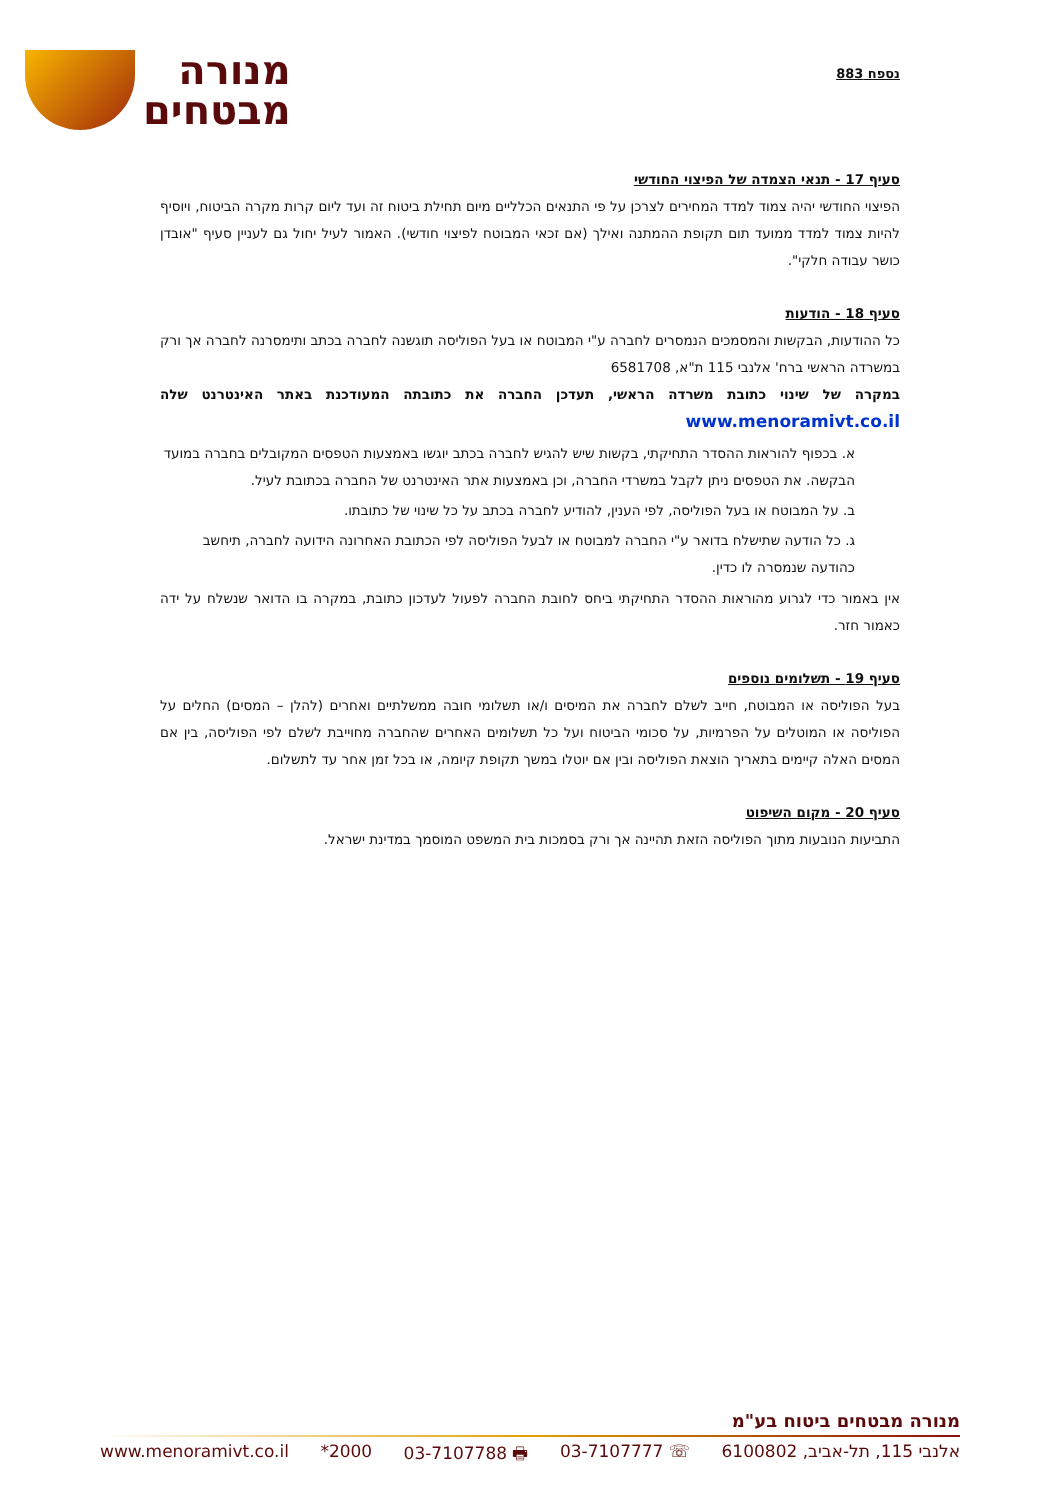נספח 883
מנורה
מבטחים
סעיף 17 - תנאי הצמדה של הפיצוי החודשי
הפיצוי החודשי יהיה צמוד למדד המחירים לצרכן על פי התנאים הכלליים מיום תחילת ביטוח זה ועד ליום קרות מקרה הביטוח, ויוסיף להיות צמוד למדד ממועד תום תקופת ההמתנה ואילך (אם זכאי המבוטח לפיצוי חודשי). האמור לעיל יחול גם לעניין סעיף "אובדן כושר עבודה חלקי".
סעיף 18 - הודעות
כל ההודעות, הבקשות והמסמכים הנמסרים לחברה ע"י המבוטח או בעל הפוליסה תוגשנה לחברה בכתב ותימסרנה לחברה אך ורק במשרדה הראשי ברח' אלנבי 115 ת"א, 6581708
במקרה של שינוי כתובת משרדה הראשי, תעדכן החברה את כתובתה המעודכנת באתר האינטרנט שלה www.menoramivt.co.il
א. בכפוף להוראות ההסדר התחיקתי, בקשות שיש להגיש לחברה בכתב יוגשו באמצעות הטפסים המקובלים בחברה במועד הבקשה. את הטפסים ניתן לקבל במשרדי החברה, וכן באמצעות אתר האינטרנט של החברה בכתובת לעיל.
ב. על המבוטח או בעל הפוליסה, לפי הענין, להודיע לחברה בכתב על כל שינוי של כתובתו.
ג. כל הודעה שתישלח בדואר ע"י החברה למבוטח או לבעל הפוליסה לפי הכתובת האחרונה הידועה לחברה, תיחשב כהודעה שנמסרה לו כדין.
אין באמור כדי לגרוע מהוראות ההסדר התחיקתי ביחס לחובת החברה לפעול לעדכון כתובת, במקרה בו הדואר שנשלח על ידה כאמור חזר.
סעיף 19 - תשלומים נוספים
בעל הפוליסה או המבוטח, חייב לשלם לחברה את המיסים ו/או תשלומי חובה ממשלתיים ואחרים (להלן – המסים) החלים על הפוליסה או המוטלים על הפרמיות, על סכומי הביטוח ועל כל תשלומים האחרים שהחברה מחוייבת לשלם לפי הפוליסה, בין אם המסים האלה קיימים בתאריך הוצאת הפוליסה ובין אם יוטלו במשך תקופת קיומה, או בכל זמן אחר עד לתשלום.
סעיף 20 - מקום השיפוט
התביעות הנובעות מתוך הפוליסה הזאת תהיינה אך ורק בסמכות בית המשפט המוסמך במדינת ישראל.
מנורה מבטחים ביטוח בע"מ
אלנבי 115, תל-אביב, 6100802 ☏ 03-7107777 🖶 03-7107788 2000* www.menoramivt.co.il